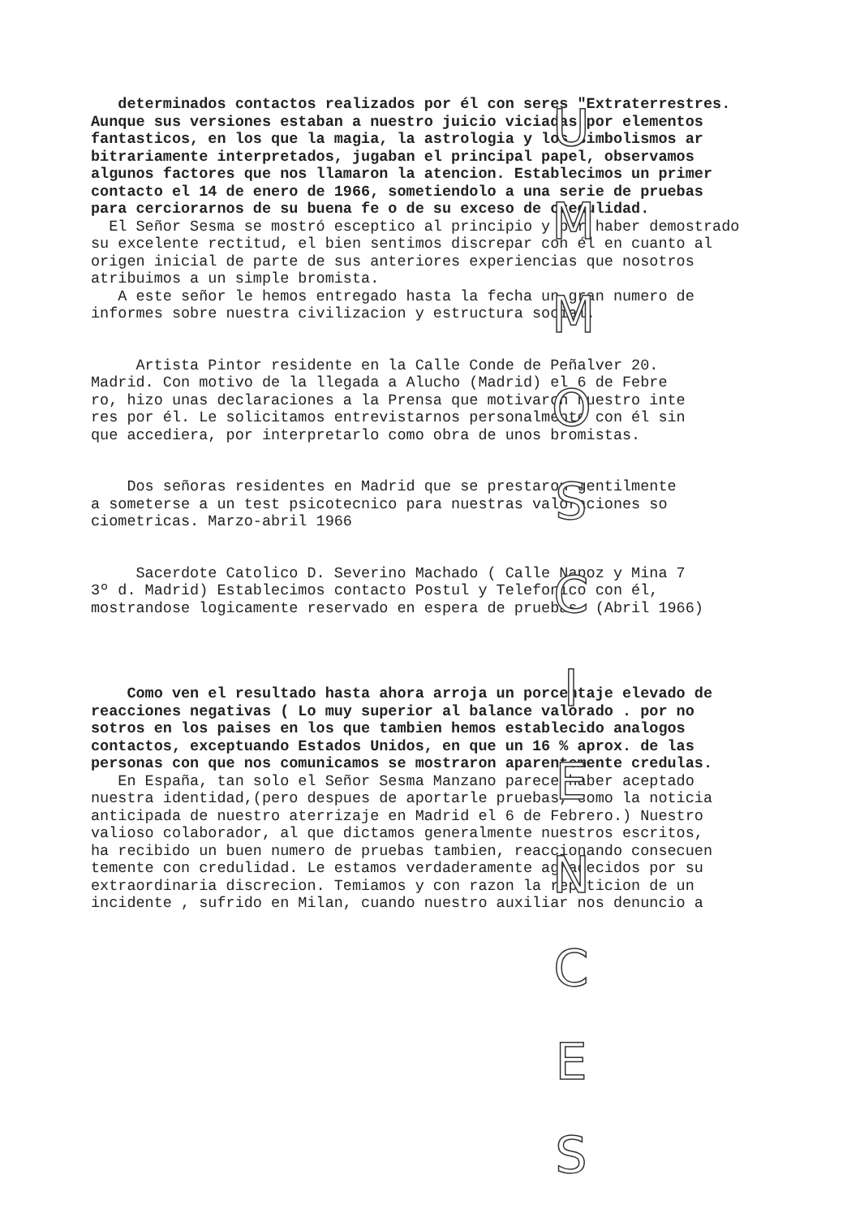determinados contactos realizados por él con seres "Extraterrestres.
Aunque sus versiones estaban a nuestro juicio viciadas por elementos
fantasticos, en los que la magia, la astrologia y los simbolismos ar
bitrariamente interpretados, jugaban el principal papel, observamos
algunos factores que nos llamaron la atencion. Establecimos un primer
contacto el 14 de enero de 1966, sometiendolo a una serie de pruebas
para cerciorarnos de su buena fe o de su exceso de credulidad.
El Señor Sesma se mostró esceptico al principio y por haber demostrado
su excelente rectitud, el bien sentimos discrepar con él en cuanto al
origen inicial de parte de sus anteriores experiencias que nosotros
atribuimos a un simple bromista.
A este señor le hemos entregado hasta la fecha un gran numero de
informes sobre nuestra civilizacion y estructura social.
Artista Pintor residente en la Calle Conde de Peñalver 20.
Madrid. Con motivo de la llegada a Alucho (Madrid) el 6 de Febre
ro, hizo unas declaraciones a la Prensa que motivaron nuestro inte
res por él. Le solicitamos entrevistarnos personalmente con él sin
que accediera, por interpretarlo como obra de unos bromistas.
Dos señoras residentes en Madrid que se prestaron gentilmente
a someterse a un test psicotecnico para nuestras valoraciones so
ciometricas. Marzo-abril 1966
Sacerdote Catolico D. Severino Machado ( Calle Napoz y Mina 7
3º d. Madrid) Establecimos contacto Postul y Telefonico con él,
mostrandose logicamente reservado en espera de pruebas. (Abril 1966)
Como ven el resultado hasta ahora arroja un porcentaje elevado de
reacciones negativas ( Lo muy superior al balance valorado . por no
sotros en los paises en los que tambien hemos establecido analogos
contactos, exceptuando Estados Unidos, en que un 16 % aprox. de las
personas con que nos comunicamos se mostraron aparentemente credulas.
En España, tan solo el Señor Sesma Manzano parece haber aceptado
nuestra identidad,(pero despues de aportarle pruebas, como la noticia
anticipada de nuestro aterrizaje en Madrid el 6 de Febrero.) Nuestro
valioso colaborador, al que dictamos generalmente nuestros escritos,
ha recibido un buen numero de pruebas tambien, reaccionando consecuen
temente con credulidad. Le estamos verdaderamente agradecidos por su
extraordinaria discrecion. Temiamos y con razon la repeticion de un
incidente , sufrido en Milan, cuando nuestro auxiliar nos denuncio a
U
M
M
O
S
C
I
E
N
C
E
S